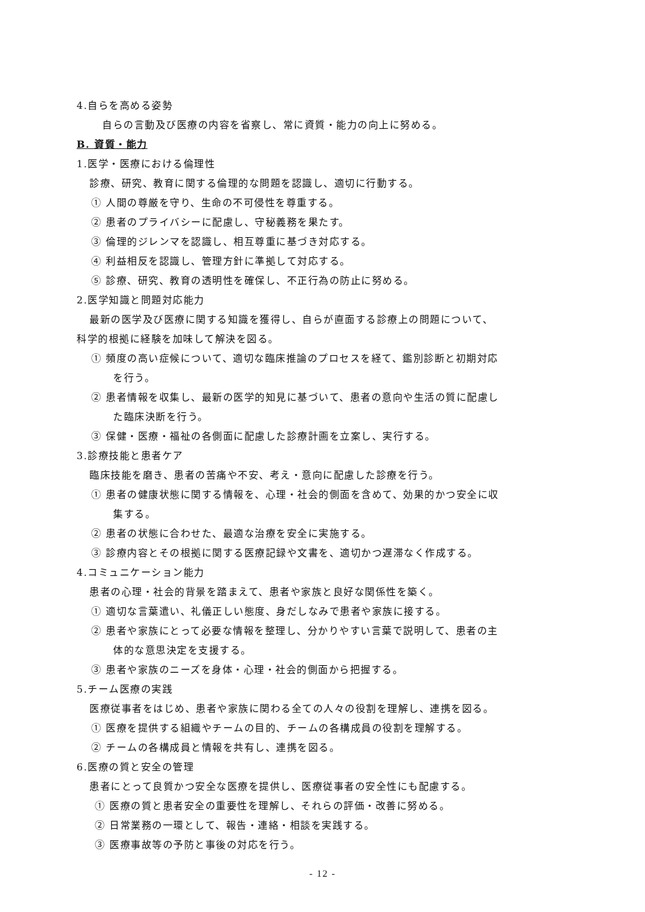4.自らを高める姿勢
自らの言動及び医療の内容を省察し、常に資質・能力の向上に努める。
B. 資質・能力
1.医学・医療における倫理性
診療、研究、教育に関する倫理的な問題を認識し、適切に行動する。
① 人間の尊厳を守り、生命の不可侵性を尊重する。
② 患者のプライバシーに配慮し、守秘義務を果たす。
③ 倫理的ジレンマを認識し、相互尊重に基づき対応する。
④ 利益相反を認識し、管理方針に準拠して対応する。
⑤ 診療、研究、教育の透明性を確保し、不正行為の防止に努める。
2.医学知識と問題対応能力
最新の医学及び医療に関する知識を獲得し、自らが直面する診療上の問題について、
科学的根拠に経験を加味して解決を図る。
① 頻度の高い症候について、適切な臨床推論のプロセスを経て、鑑別診断と初期対応
を行う。
② 患者情報を収集し、最新の医学的知見に基づいて、患者の意向や生活の質に配慮し
た臨床決断を行う。
③ 保健・医療・福祉の各側面に配慮した診療計画を立案し、実行する。
3.診療技能と患者ケア
臨床技能を磨き、患者の苦痛や不安、考え・意向に配慮した診療を行う。
① 患者の健康状態に関する情報を、心理・社会的側面を含めて、効果的かつ安全に収
集する。
② 患者の状態に合わせた、最適な治療を安全に実施する。
③ 診療内容とその根拠に関する医療記録や文書を、適切かつ遅滞なく作成する。
4.コミュニケーション能力
患者の心理・社会的背景を踏まえて、患者や家族と良好な関係性を築く。
① 適切な言葉遣い、礼儀正しい態度、身だしなみで患者や家族に接する。
② 患者や家族にとって必要な情報を整理し、分かりやすい言葉で説明して、患者の主
体的な意思決定を支援する。
③ 患者や家族のニーズを身体・心理・社会的側面から把握する。
5.チーム医療の実践
医療従事者をはじめ、患者や家族に関わる全ての人々の役割を理解し、連携を図る。
① 医療を提供する組織やチームの目的、チームの各構成員の役割を理解する。
② チームの各構成員と情報を共有し、連携を図る。
6.医療の質と安全の管理
患者にとって良質かつ安全な医療を提供し、医療従事者の安全性にも配慮する。
① 医療の質と患者安全の重要性を理解し、それらの評価・改善に努める。
② 日常業務の一環として、報告・連絡・相談を実践する。
③ 医療事故等の予防と事後の対応を行う。
- 12 -